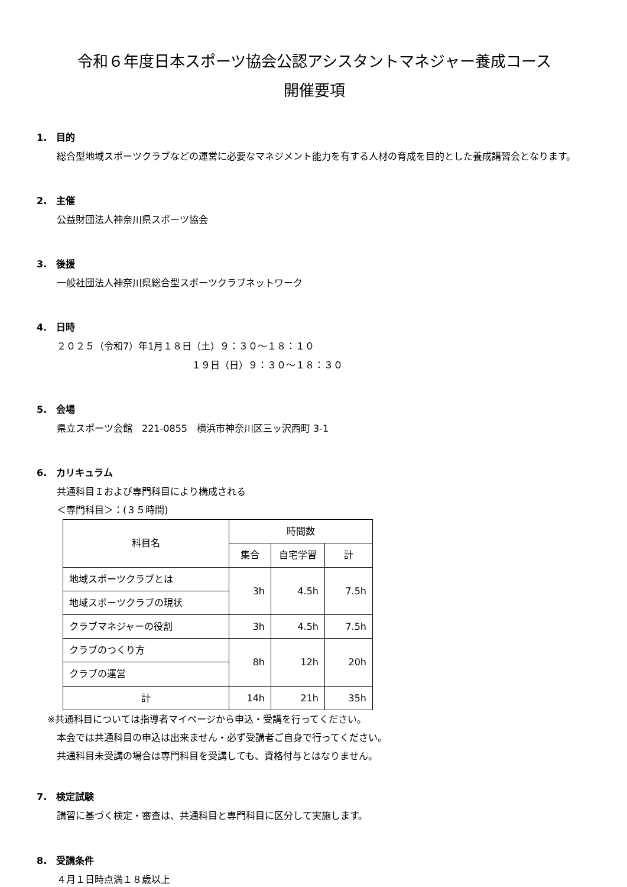令和６年度日本スポーツ協会公認アシスタントマネジャー養成コース
開催要項
1.　目的
総合型地域スポーツクラブなどの運営に必要なマネジメント能力を有する人材の育成を目的とした養成講習会となります。
2.　主催
公益財団法人神奈川県スポーツ協会
3.　後援
一般社団法人神奈川県総合型スポーツクラブネットワーク
4.　日時
２０２５（令和7）年1月１８日（土）９：３０～１８：１０
１９日（日）９：３０～１８：３０
5.　会場
県立スポーツ会館　221-0855　横浜市神奈川区三ッ沢西町 3-1
6.　カリキュラム
共通科目Ｉおよび専門科目により構成される
＜専門科目＞：(３５時間)
| 科目名 | 時間数 | | |
| --- | --- | --- | --- |
| | 集合 | 自宅学習 | 計 |
| 地域スポーツクラブとは | 3h | 4.5h | 7.5h |
| 地域スポーツクラブの現状 | | | |
| クラブマネジャーの役割 | 3h | 4.5h | 7.5h |
| クラブのつくり方 | 8h | 12h | 20h |
| クラブの運営 | | | |
| 計 | 14h | 21h | 35h |
※共通科目については指導者マイページから申込・受講を行ってください。
　本会では共通科目の申込は出来ません・必ず受講者ご自身で行ってください。
　共通科目未受講の場合は専門科目を受講しても、資格付与とはなりません。
7.　検定試験
講習に基づく検定・審査は、共通科目と専門科目に区分して実施します。
8.　受講条件
４月１日時点満１８歳以上